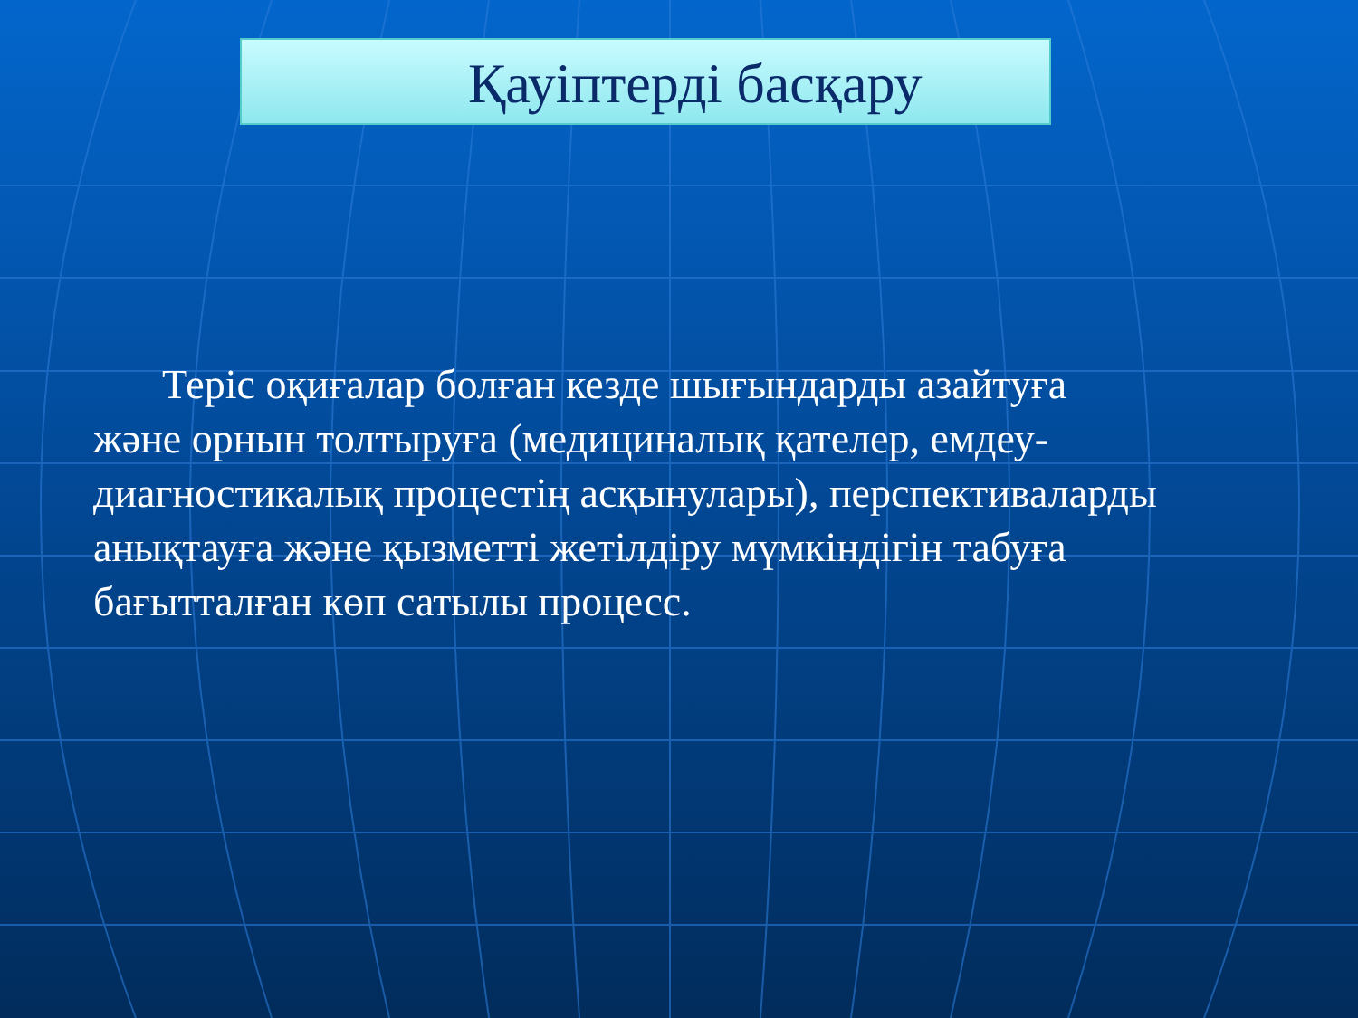Қауіптерді басқару
Теріс оқиғалар болған кезде шығындарды азайтуға және орнын толтыруға (медициналық қателер, емдеу-диагностикалық процестің асқынулары), перспективаларды анықтауға және қызметті жетілдіру мүмкіндігін табуға бағытталған көп сатылы процесс.